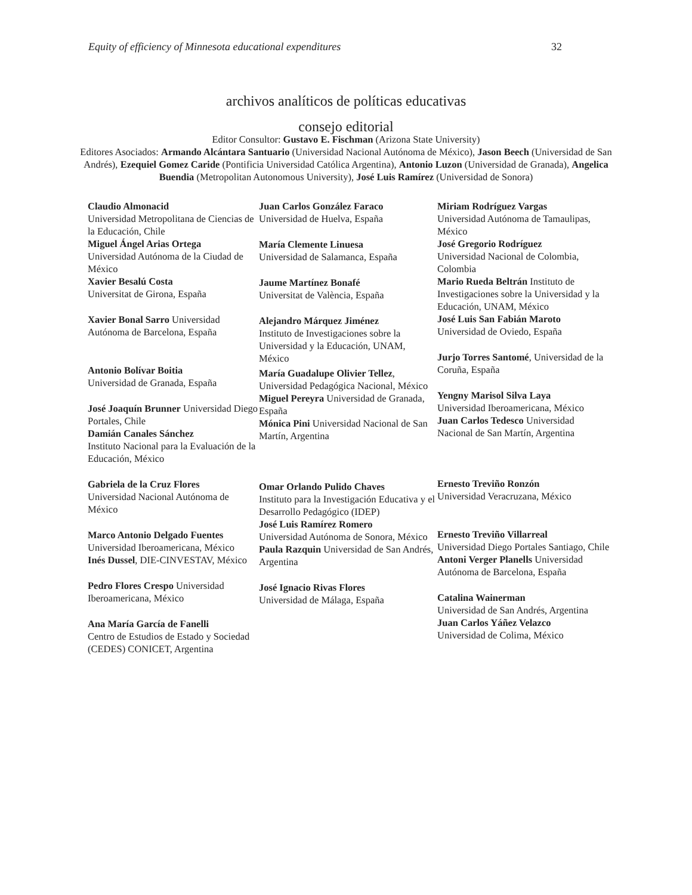Equity of efficiency of Minnesota educational expenditures 32
archivos analíticos de políticas educativas
consejo editorial
Editor Consultor: Gustavo E. Fischman (Arizona State University)
Editores Asociados: Armando Alcántara Santuario (Universidad Nacional Autónoma de México), Jason Beech (Universidad de San Andrés), Ezequiel Gomez Caride (Pontificia Universidad Católica Argentina), Antonio Luzon (Universidad de Granada), Angelica Buendia (Metropolitan Autonomous University), José Luis Ramírez (Universidad de Sonora)
Claudio Almonacid
Universidad Metropolitana de Ciencias de la Educación, Chile
Miguel Ángel Arias Ortega
Universidad Autónoma de la Ciudad de México
Xavier Besalú Costa
Universitat de Girona, España
Xavier Bonal Sarro Universidad Autónoma de Barcelona, España
Antonio Bolívar Boitia
Universidad de Granada, España
José Joaquín Brunner Universidad Diego Portales, Chile
Damián Canales Sánchez
Instituto Nacional para la Evaluación de la Educación, México
Gabriela de la Cruz Flores
Universidad Nacional Autónoma de México
Marco Antonio Delgado Fuentes
Universidad Iberoamericana, México
Inés Dussel, DIE-CINVESTAV, México
Pedro Flores Crespo Universidad Iberoamericana, México
Ana María García de Fanelli
Centro de Estudios de Estado y Sociedad (CEDES) CONICET, Argentina
Juan Carlos González Faraco
Universidad de Huelva, España
María Clemente Linuesa
Universidad de Salamanca, España
Jaume Martínez Bonafé
Universitat de València, España
Alejandro Márquez Jiménez
Instituto de Investigaciones sobre la Universidad y la Educación, UNAM, México
María Guadalupe Olivier Tellez, Universidad Pedagógica Nacional, México
Miguel Pereyra Universidad de Granada, España
Mónica Pini Universidad Nacional de San Martín, Argentina
Omar Orlando Pulido Chaves
Instituto para la Investigación Educativa y el Desarrollo Pedagógico (IDEP)
José Luis Ramírez Romero
Universidad Autónoma de Sonora, México
Paula Razquin Universidad de San Andrés, Argentina
José Ignacio Rivas Flores
Universidad de Málaga, España
Miriam Rodríguez Vargas
Universidad Autónoma de Tamaulipas, México
José Gregorio Rodríguez
Universidad Nacional de Colombia, Colombia
Mario Rueda Beltrán Instituto de Investigaciones sobre la Universidad y la Educación, UNAM, México
José Luis San Fabián Maroto
Universidad de Oviedo, España
Jurjo Torres Santomé, Universidad de la Coruña, España
Yengny Marisol Silva Laya
Universidad Iberoamericana, México
Juan Carlos Tedesco Universidad Nacional de San Martín, Argentina
Ernesto Treviño Ronzón
Universidad Veracruzana, México
Ernesto Treviño Villarreal
Universidad Diego Portales Santiago, Chile
Antoni Verger Planells Universidad Autónoma de Barcelona, España
Catalina Wainerman
Universidad de San Andrés, Argentina
Juan Carlos Yáñez Velazco
Universidad de Colima, México